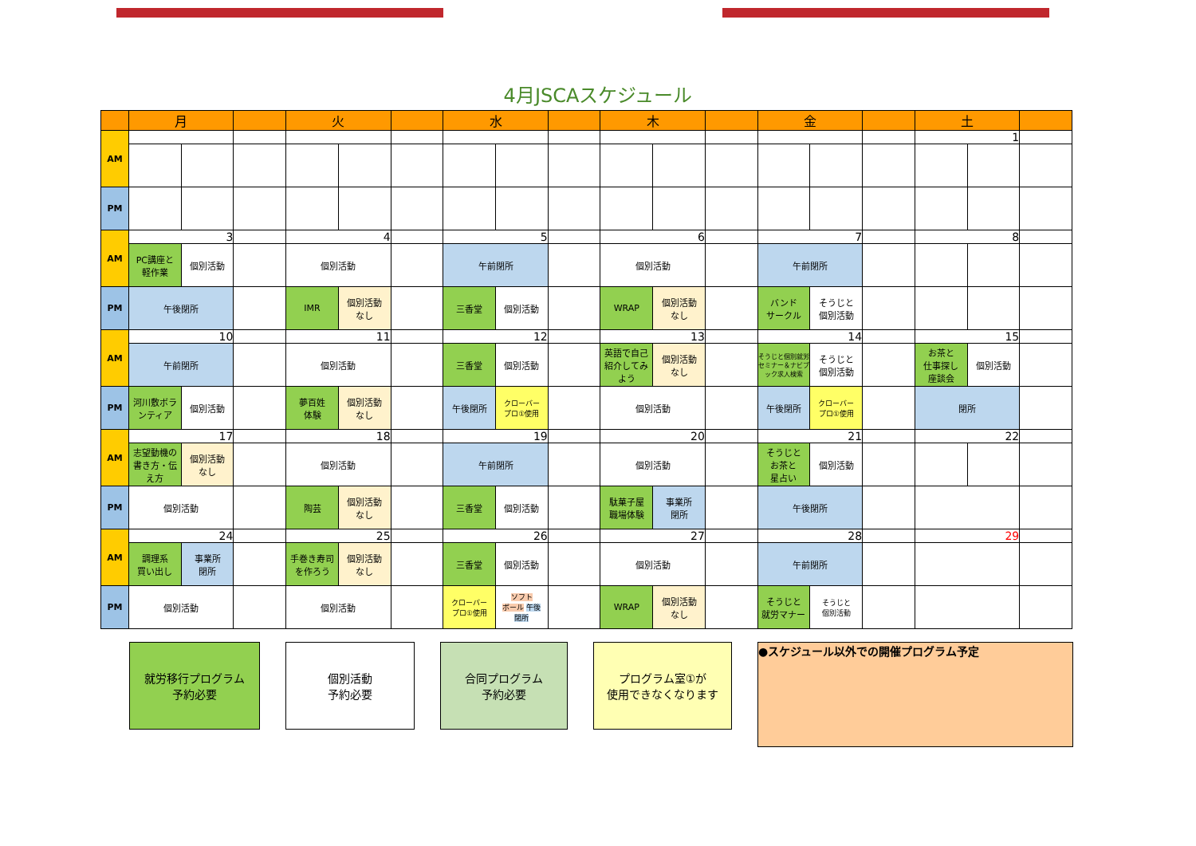4月JSCAスケジュール
| | 月 | | | 火 | | | 水 | | | 木 | | | 金 | | | 土 | | |
| --- | --- | --- | --- | --- | --- | --- | --- | --- | --- | --- | --- | --- | --- | --- | --- | --- | --- | --- |
| AM | | | | | | | | | | | | | | | | 1 | | |
| PM | | | | | | | | | | | | | | | | | | |
| AM | 3 | | | 4 | | | 5 | | | 6 | | | 7 | | | 8 | | |
| | PC講座と 軽作業 | 個別活動 | | 個別活動 | | | 午前閉所 | | | 個別活動 | | | 午前閉所 | | | | | |
| PM | 午後閉所 | | | IMR | 個別活動 なし | | 三香堂 | 個別活動 | | WRAP | 個別活動 なし | | バンド サークル | そうじと 個別活動 | | | | |
| AM | 10 | | | 11 | | | 12 | | | 13 | | | 14 | | | 15 | | |
| | 午前閉所 | | | 個別活動 | | | 三香堂 | 個別活動 | | 英語で自己紹介してみよう | 個別活動 なし | | そうじと個別就労セミナー＆ナビブック求人検索 | そうじと 個別活動 | | お茶と 仕事探し 座談会 | 個別活動 | |
| PM | 河川敷ボランティア | 個別活動 | | 夢百姓 体験 | 個別活動 なし | | 午後閉所 | クローバー プロ①使用 | | 個別活動 | | | 午後閉所 | クローバー プロ①使用 | | 閉所 | | |
| AM | 17 | | | 18 | | | 19 | | | 20 | | | 21 | | | 22 | | |
| | 志望動機の書き方・伝え方 | 個別活動 なし | | 個別活動 | | | 午前閉所 | | | 個別活動 | | | そうじと お茶と 星占い | 個別活動 | | | | |
| PM | 個別活動 | | | 陶芸 | 個別活動 なし | | 三香堂 | 個別活動 | | 駄菓子屋 職場体験 | 事業所 閉所 | | 午後閉所 | | | | | |
| AM | 24 | | | 25 | | | 26 | | | 27 | | | 28 | | | 29 | | |
| | 調理系 買い出し | 事業所 閉所 | | 手巻き寿司を作ろう | 個別活動 なし | | 三香堂 | 個別活動 | | 個別活動 | | | 午前閉所 | | | | | |
| PM | 個別活動 | | | 個別活動 | | | クローバー プロ①使用 | ソフト ボール 午後 閉所 | | WRAP | 個別活動 なし | | そうじと 就労マナー | そうじと 個別活動 | | | | |
就労移行プログラム
予約必要
個別活動
予約必要
合同プログラム
予約必要
プログラム室①が
使用できなくなります
●スケジュール以外での開催プログラム予定